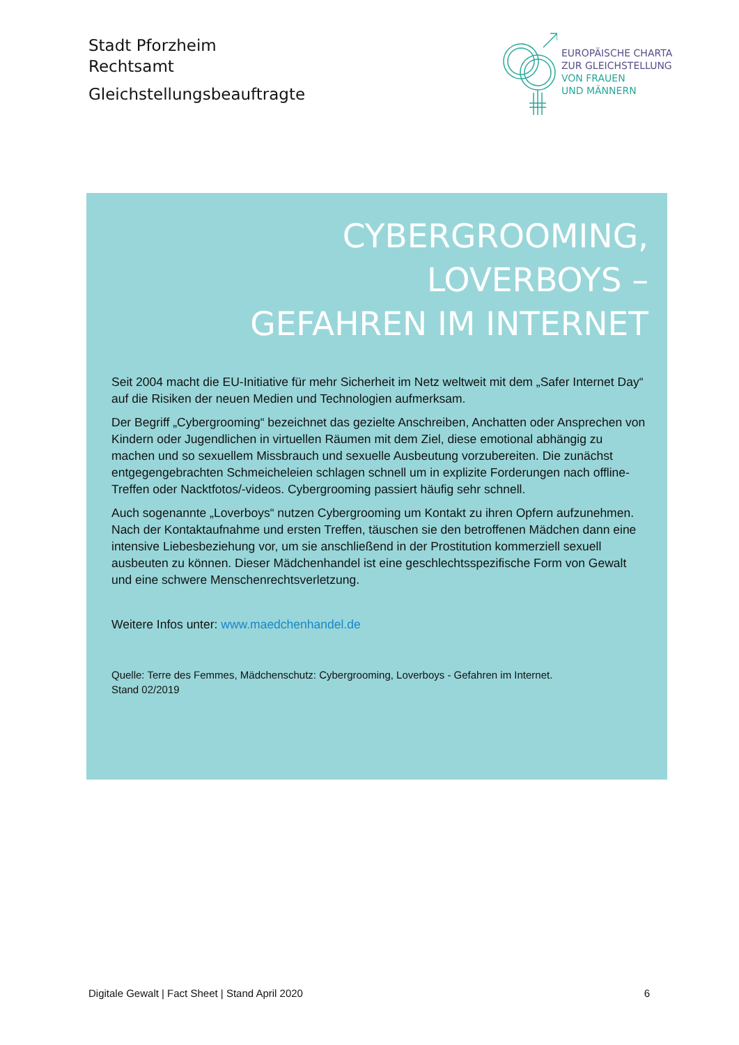Stadt Pforzheim
Rechtsamt
Gleichstellungsbeauftragte
EUROPÄISCHE CHARTA
ZUR GLEICHSTELLUNG
VON FRAUEN
UND MÄNNERN
CYBERGROOMING,
LOVERBOYS –
GEFAHREN IM INTERNET
Seit 2004 macht die EU-Initiative für mehr Sicherheit im Netz weltweit mit dem „Safer Internet Day“ auf die Risiken der neuen Medien und Technologien aufmerksam.
Der Begriff „Cybergrooming“ bezeichnet das gezielte Anschreiben, Anchatten oder Anspre­chen von Kindern oder Jugendlichen in virtuellen Räumen mit dem Ziel, diese emotional ab­hängig zu machen und so sexuellem Missbrauch und sexuelle Ausbeutung vorzubereiten. Die zunächst entgegengebrachten Schmeicheleien schlagen schnell um in explizite Forde­rungen nach offline-Treffen oder Nacktfotos/-videos. Cybergrooming passiert häufig sehr schnell.
Auch sogenannte „Loverboys“ nutzen Cybergrooming um Kontakt zu ihren Opfern aufzuneh­men. Nach der Kontaktaufnahme und ersten Treffen, täuschen sie den betroffenen Mädchen dann eine intensive Liebesbeziehung vor, um sie anschließend in der Prostitution kommer­ziell sexuell ausbeuten zu können. Dieser Mädchenhandel ist eine geschlechtsspezifische Form von Gewalt und eine schwere Menschenrechtsverletzung.
Weitere Infos unter: www.maedchenhandel.de
Quelle: Terre des Femmes, Mädchenschutz: Cybergrooming, Loverboys - Gefahren im Internet.
Stand 02/2019
Digitale Gewalt | Fact Sheet | Stand April 2020 6